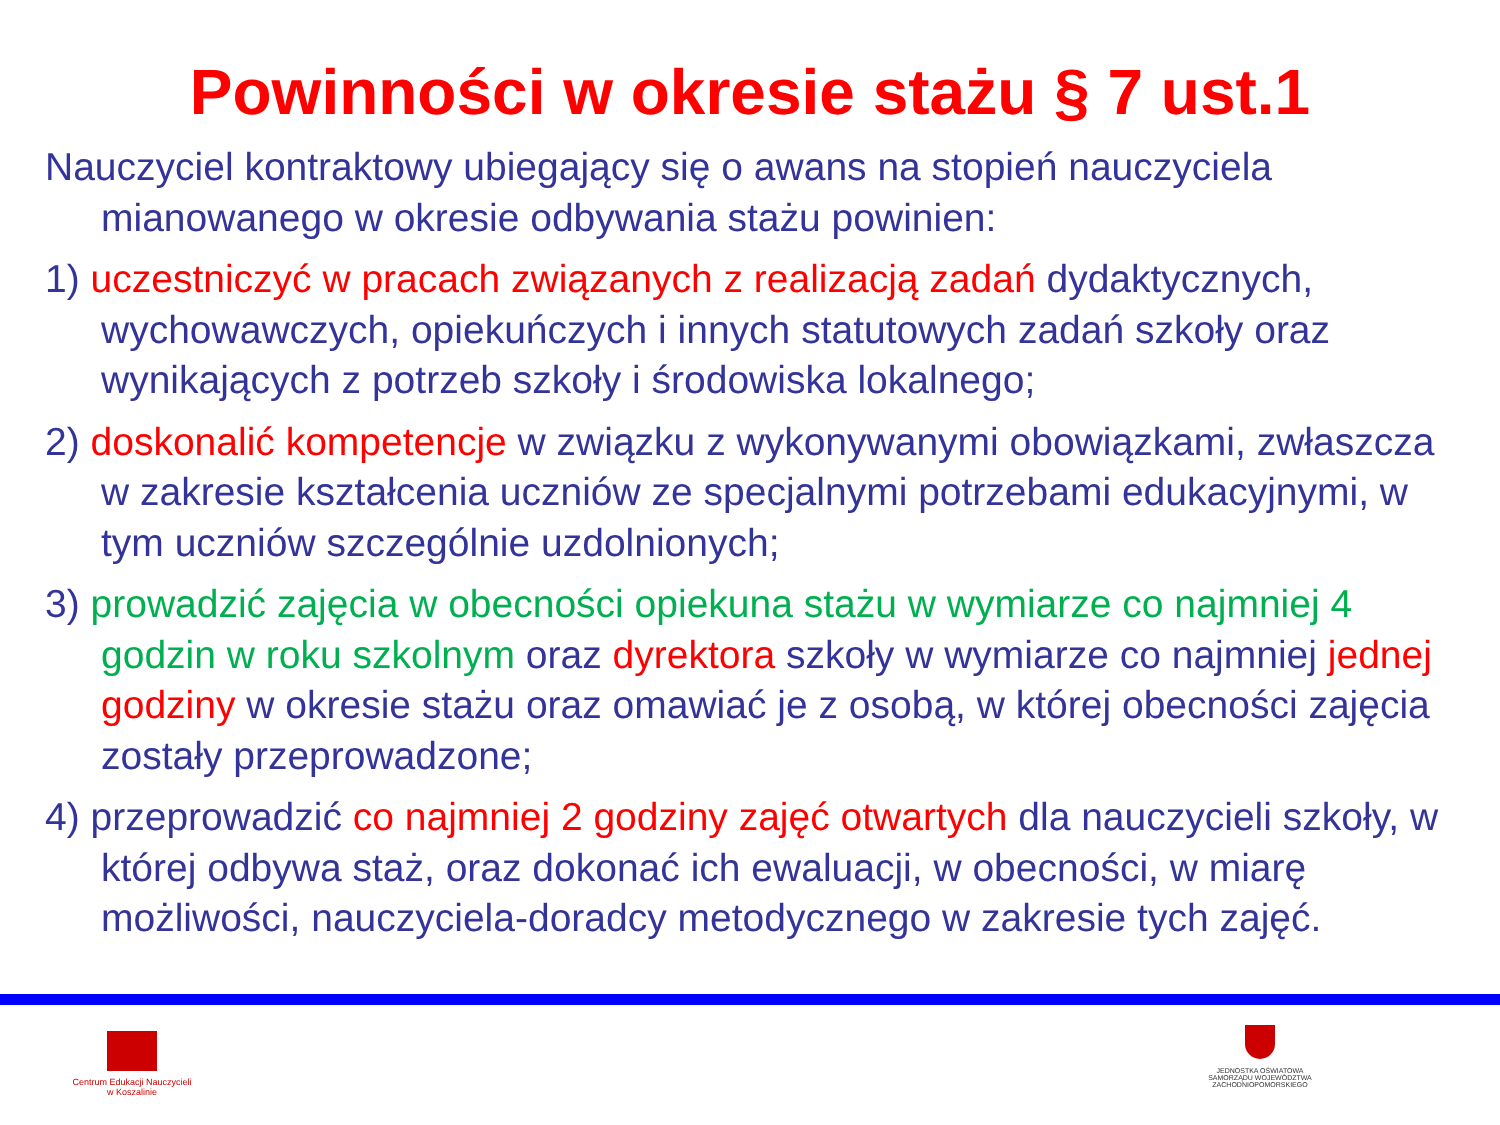Powinności w okresie stażu § 7 ust.1
Nauczyciel kontraktowy ubiegający się o awans na stopień nauczyciela mianowanego w okresie odbywania stażu powinien:
1) uczestniczyć w pracach związanych z realizacją zadań dydaktycznych, wychowawczych, opiekuńczych i innych statutowych zadań szkoły oraz wynikających z potrzeb szkoły i środowiska lokalnego;
2) doskonalić kompetencje w związku z wykonywanymi obowiązkami, zwłaszcza w zakresie kształcenia uczniów ze specjalnymi potrzebami edukacyjnymi, w tym uczniów szczególnie uzdolnionych;
3) prowadzić zajęcia w obecności opiekuna stażu w wymiarze co najmniej 4 godzin w roku szkolnym oraz dyrektora szkoły w wymiarze co najmniej jednej godziny w okresie stażu oraz omawiać je z osobą, w której obecności zajęcia zostały przeprowadzone;
4) przeprowadzić co najmniej 2 godziny zajęć otwartych dla nauczycieli szkoły, w której odbywa staż, oraz dokonać ich ewaluacji, w obecności, w miarę możliwości, nauczyciela-doradcy metodycznego w zakresie tych zajęć.
Centrum Edukacji Nauczycieli
w Koszalinie
JEDNOSTKA OŚWIATOWA SAMORZĄDU WOJEWÓDZTWA ZACHODNIOPOMORSKIEGO